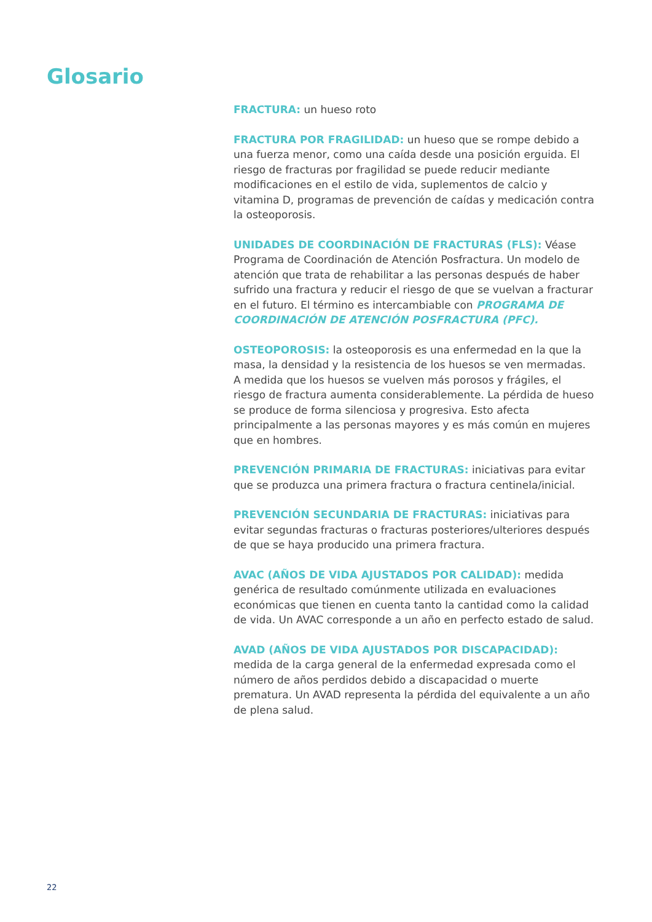Glosario
FRACTURA: un hueso roto
FRACTURA POR FRAGILIDAD: un hueso que se rompe debido a una fuerza menor, como una caída desde una posición erguida. El riesgo de fracturas por fragilidad se puede reducir mediante modificaciones en el estilo de vida, suplementos de calcio y vitamina D, programas de prevención de caídas y medicación contra la osteoporosis.
UNIDADES DE COORDINACIÓN DE FRACTURAS (FLS): Véase Programa de Coordinación de Atención Posfractura. Un modelo de atención que trata de rehabilitar a las personas después de haber sufrido una fractura y reducir el riesgo de que se vuelvan a fracturar en el futuro. El término es intercambiable con PROGRAMA DE COORDINACIÓN DE ATENCIÓN POSFRACTURA (PFC).
OSTEOPOROSIS: la osteoporosis es una enfermedad en la que la masa, la densidad y la resistencia de los huesos se ven mermadas. A medida que los huesos se vuelven más porosos y frágiles, el riesgo de fractura aumenta considerablemente. La pérdida de hueso se produce de forma silenciosa y progresiva. Esto afecta principalmente a las personas mayores y es más común en mujeres que en hombres.
PREVENCIÓN PRIMARIA DE FRACTURAS: iniciativas para evitar que se produzca una primera fractura o fractura centinela/inicial.
PREVENCIÓN SECUNDARIA DE FRACTURAS: iniciativas para evitar segundas fracturas o fracturas posteriores/ulteriores después de que se haya producido una primera fractura.
AVAC (AÑOS DE VIDA AJUSTADOS POR CALIDAD): medida genérica de resultado comúnmente utilizada en evaluaciones económicas que tienen en cuenta tanto la cantidad como la calidad de vida. Un AVAC corresponde a un año en perfecto estado de salud.
AVAD (AÑOS DE VIDA AJUSTADOS POR DISCAPACIDAD): medida de la carga general de la enfermedad expresada como el número de años perdidos debido a discapacidad o muerte prematura. Un AVAD representa la pérdida del equivalente a un año de plena salud.
22